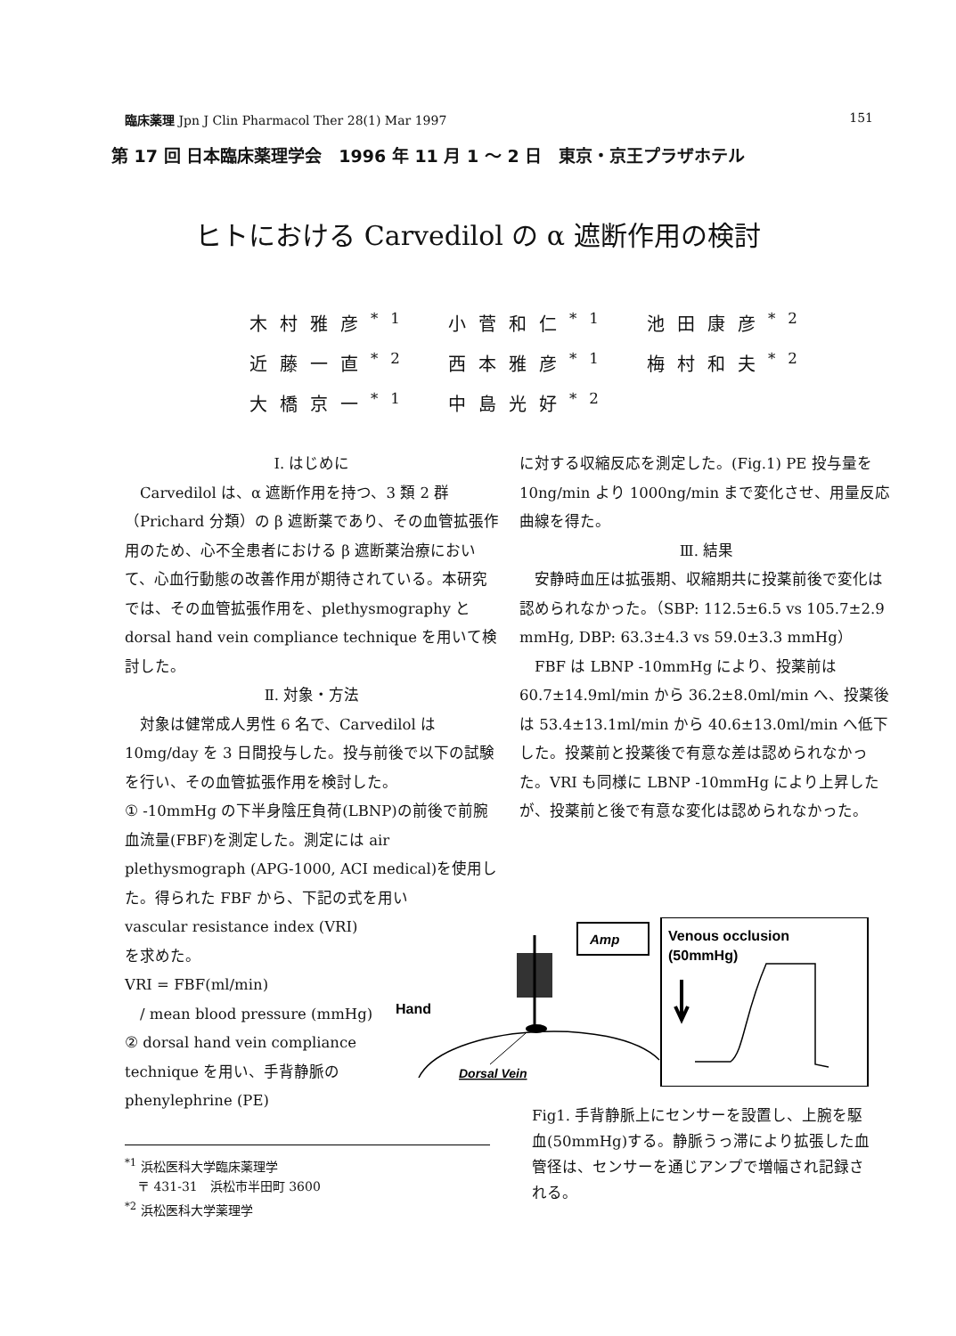臨床薬理 Jpn J Clin Pharmacol Ther 28(1) Mar 1997 151
第 17 回 日本臨床薬理学会　1996 年 11 月 1 ～ 2 日　東京・京王プラザホテル
ヒトにおける Carvedilol の α 遮断作用の検討
| 木村雅彦<sup>*1</sup> | 小菅和仁<sup>*1</sup> | 池田康彦<sup>*2</sup> |
| 近藤一直<sup>*2</sup> | 西本雅彦<sup>*1</sup> | 梅村和夫<sup>*2</sup> |
| 大橋京一<sup>*1</sup> | 中島光好<sup>*2</sup> | |
Ⅰ. はじめに
　Carvedilol は、α 遮断作用を持つ、3 類 2 群（Prichard 分類）の β 遮断薬であり、その血管拡張作用のため、心不全患者における β 遮断薬治療において、心血行動態の改善作用が期待されている。本研究では、その血管拡張作用を、plethysmography と dorsal hand vein compliance technique を用いて検討した。
Ⅱ. 対象・方法
　対象は健常成人男性 6 名で、Carvedilol は 10mg/day を 3 日間投与した。投与前後で以下の試験を行い、その血管拡張作用を検討した。
① -10mmHg の下半身陰圧負荷(LBNP)の前後で前腕血流量(FBF)を測定した。測定には air plethysmograph (APG-1000, ACI medical)を使用した。得られた FBF から、下記の式を用い
vascular resistance index (VRI)
を求めた。
VRI = FBF(ml/min)
　/ mean blood pressure (mmHg)
② dorsal hand vein compliance technique を用い、手背静脈の phenylephrine (PE)
に対する収縮反応を測定した。(Fig.1) PE 投与量を 10ng/min より 1000ng/min まで変化させ、用量反応曲線を得た。
Ⅲ. 結果
　安静時血圧は拡張期、収縮期共に投薬前後で変化は認められなかった。（SBP: 112.5±6.5 vs 105.7±2.9 mmHg, DBP: 63.3±4.3 vs 59.0±3.3 mmHg）
　FBF は LBNP -10mmHg により、投薬前は 60.7±14.9ml/min から 36.2±8.0ml/min へ、投薬後は 53.4±13.1ml/min から 40.6±13.0ml/min へ低下した。投薬前と投薬後で有意な差は認められなかった。VRI も同様に LBNP -10mmHg により上昇したが、投薬前と後で有意な変化は認められなかった。
Amp
Venous occlusion
(50mmHg)
Hand
Dorsal Vein
Fig1. 手背静脈上にセンサーを設置し、上腕を駆血(50mmHg)する。静脈うっ滞により拡張した血管径は、センサーを通じアンプで増幅され記録される。
<sup>*1</sup> 浜松医科大学臨床薬理学
　〒 431-31　浜松市半田町 3600
<sup>*2</sup> 浜松医科大学薬理学